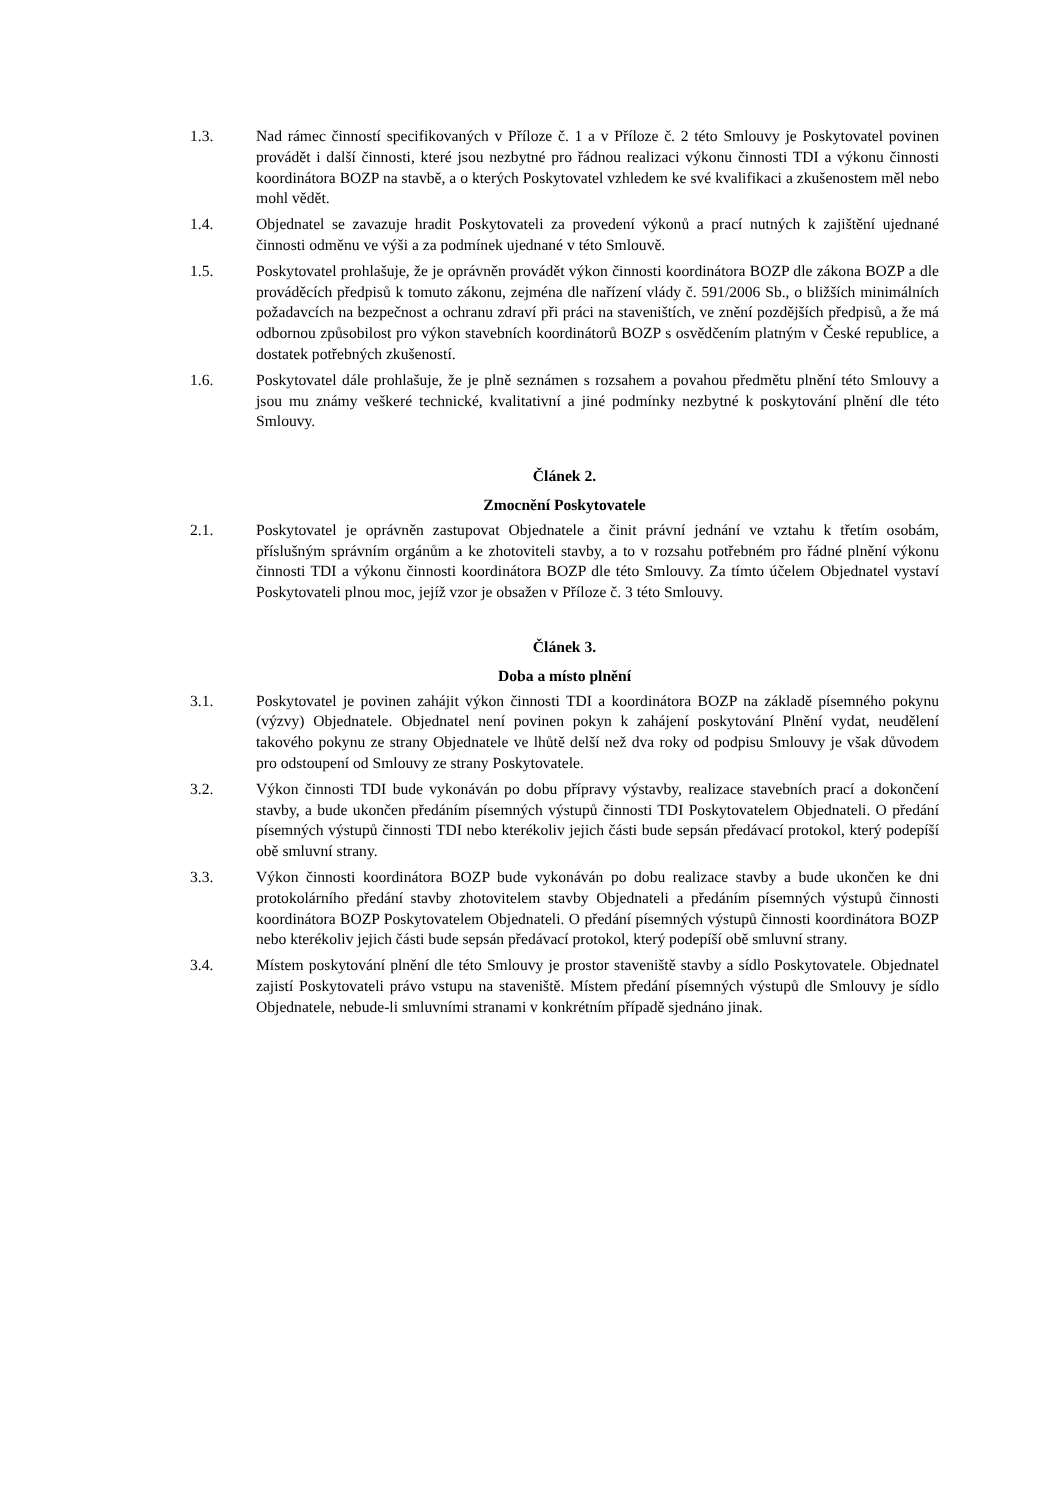1.3. Nad rámec činností specifikovaných v Příloze č. 1 a v Příloze č. 2 této Smlouvy je Poskytovatel povinen provádět i další činnosti, které jsou nezbytné pro řádnou realizaci výkonu činnosti TDI a výkonu činnosti koordinátora BOZP na stavbě, a o kterých Poskytovatel vzhledem ke své kvalifikaci a zkušenostem měl nebo mohl vědět.
1.4. Objednatel se zavazuje hradit Poskytovateli za provedení výkonů a prací nutných k zajištění ujednané činnosti odměnu ve výši a za podmínek ujednané v této Smlouvě.
1.5. Poskytovatel prohlašuje, že je oprávněn provádět výkon činnosti koordinátora BOZP dle zákona BOZP a dle prováděcích předpisů k tomuto zákonu, zejména dle nařízení vlády č. 591/2006 Sb., o bližších minimálních požadavcích na bezpečnost a ochranu zdraví při práci na staveništích, ve znění pozdějších předpisů, a že má odbornou způsobilost pro výkon stavebních koordinátorů BOZP s osvědčením platným v České republice, a dostatek potřebných zkušeností.
1.6. Poskytovatel dále prohlašuje, že je plně seznámen s rozsahem a povahou předmětu plnění této Smlouvy a jsou mu známy veškeré technické, kvalitativní a jiné podmínky nezbytné k poskytování plnění dle této Smlouvy.
Článek 2.
Zmocnění Poskytovatele
2.1. Poskytovatel je oprávněn zastupovat Objednatele a činit právní jednání ve vztahu k třetím osobám, příslušným správním orgánům a ke zhotoviteli stavby, a to v rozsahu potřebném pro řádné plnění výkonu činnosti TDI a výkonu činnosti koordinátora BOZP dle této Smlouvy. Za tímto účelem Objednatel vystaví Poskytovateli plnou moc, jejíž vzor je obsažen v Příloze č. 3 této Smlouvy.
Článek 3.
Doba a místo plnění
3.1. Poskytovatel je povinen zahájit výkon činnosti TDI a koordinátora BOZP na základě písemného pokynu (výzvy) Objednatele. Objednatel není povinen pokyn k zahájení poskytování Plnění vydat, neudělení takového pokynu ze strany Objednatele ve lhůtě delší než dva roky od podpisu Smlouvy je však důvodem pro odstoupení od Smlouvy ze strany Poskytovatele.
3.2. Výkon činnosti TDI bude vykonáván po dobu přípravy výstavby, realizace stavebních prací a dokončení stavby, a bude ukončen předáním písemných výstupů činnosti TDI Poskytovatelem Objednateli. O předání písemných výstupů činnosti TDI nebo kterékoliv jejich části bude sepsán předávací protokol, který podepíší obě smluvní strany.
3.3. Výkon činnosti koordinátora BOZP bude vykonáván po dobu realizace stavby a bude ukončen ke dni protokolárního předání stavby zhotovitelem stavby Objednateli a předáním písemných výstupů činnosti koordinátora BOZP Poskytovatelem Objednateli. O předání písemných výstupů činnosti koordinátora BOZP nebo kterékoliv jejich části bude sepsán předávací protokol, který podepíší obě smluvní strany.
3.4. Místem poskytování plnění dle této Smlouvy je prostor staveniště stavby a sídlo Poskytovatele. Objednatel zajistí Poskytovateli právo vstupu na staveniště. Místem předání písemných výstupů dle Smlouvy je sídlo Objednatele, nebude-li smluvními stranami v konkrétním případě sjednáno jinak.